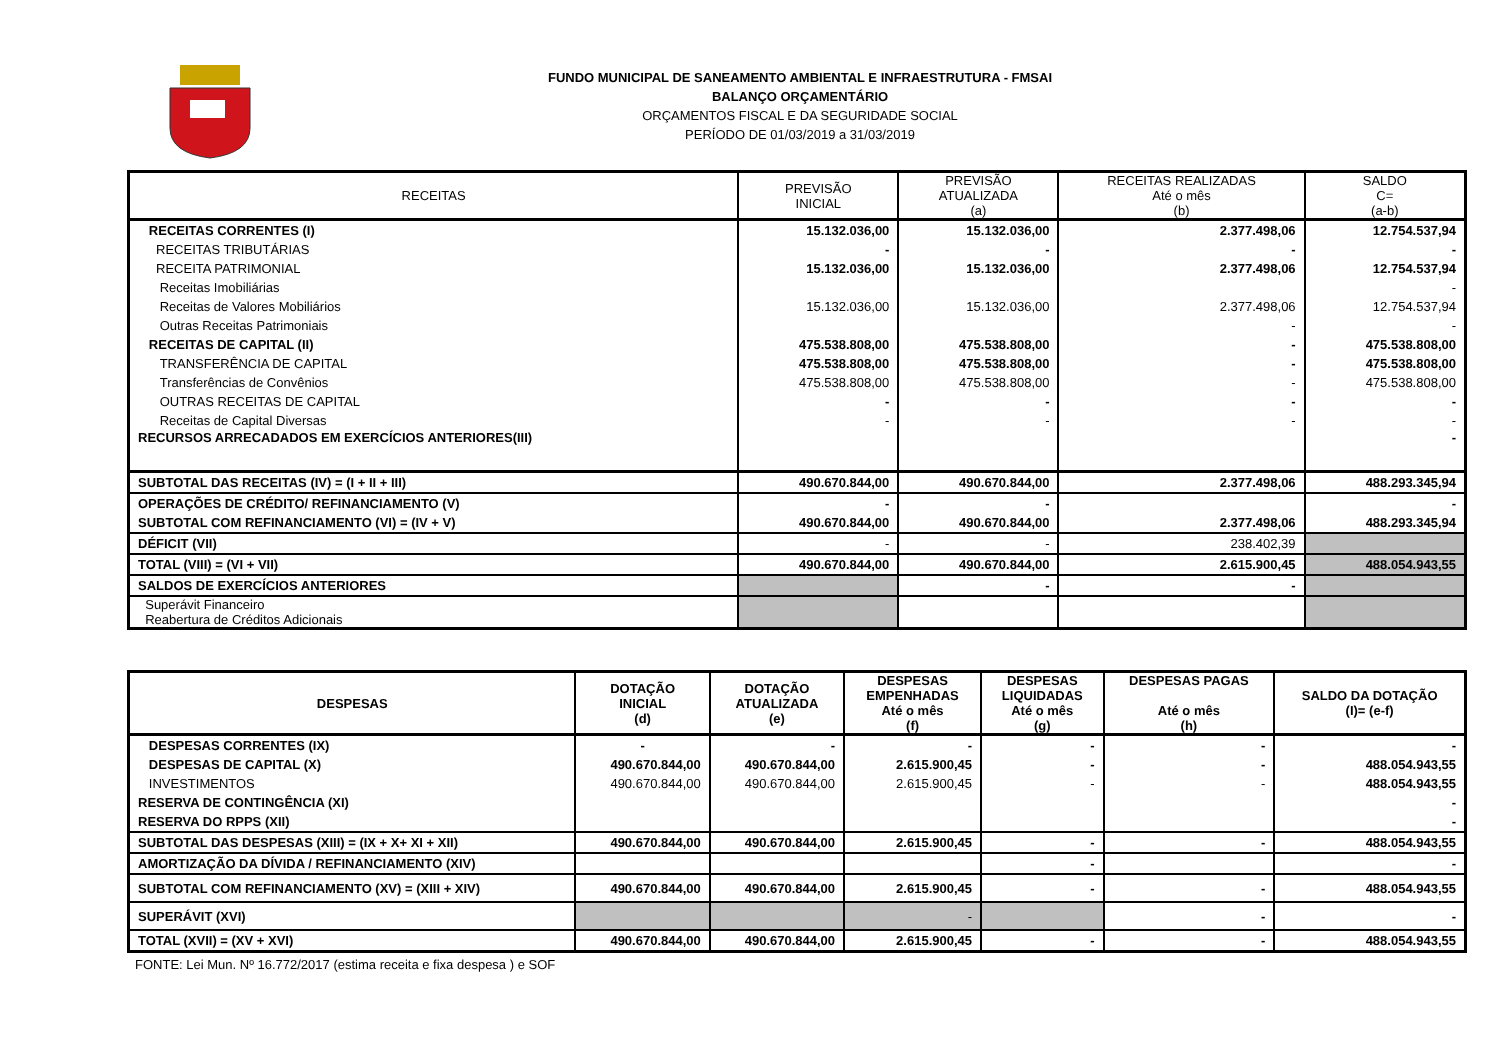FUNDO MUNICIPAL DE SANEAMENTO AMBIENTAL E INFRAESTRUTURA - FMSAI
BALANÇO ORÇAMENTÁRIO
ORÇAMENTOS FISCAL E DA SEGURIDADE SOCIAL
PERÍODO DE 01/03/2019 a 31/03/2019
| RECEITAS | PREVISÃO INICIAL | PREVISÃO ATUALIZADA (a) | RECEITAS REALIZADAS Até o mês (b) | SALDO C= (a-b) |
| --- | --- | --- | --- | --- |
| RECEITAS CORRENTES (I) | 15.132.036,00 | 15.132.036,00 | 2.377.498,06 | 12.754.537,94 |
| RECEITAS TRIBUTÁRIAS | - | - | - | - |
| RECEITA PATRIMONIAL | 15.132.036,00 | 15.132.036,00 | 2.377.498,06 | 12.754.537,94 |
| Receitas Imobiliárias | | | | - |
| Receitas de Valores Mobiliários | 15.132.036,00 | 15.132.036,00 | 2.377.498,06 | 12.754.537,94 |
| Outras Receitas Patrimoniais | | | - | - |
| RECEITAS DE CAPITAL (II) | 475.538.808,00 | 475.538.808,00 | - | 475.538.808,00 |
| TRANSFERÊNCIA DE CAPITAL | 475.538.808,00 | 475.538.808,00 | - | 475.538.808,00 |
| Transferências de Convênios | 475.538.808,00 | 475.538.808,00 | - | 475.538.808,00 |
| OUTRAS RECEITAS DE CAPITAL | - | - | - | - |
| Receitas de Capital Diversas | - | - | - | - |
| RECURSOS ARRECADADOS EM EXERCÍCIOS ANTERIORES(III) | | | | - |
| SUBTOTAL DAS RECEITAS (IV) = (I + II + III) | 490.670.844,00 | 490.670.844,00 | 2.377.498,06 | 488.293.345,94 |
| OPERAÇÕES DE CRÉDITO/ REFINANCIAMENTO (V) | - | - | | - |
| SUBTOTAL COM REFINANCIAMENTO (VI) = (IV + V) | 490.670.844,00 | 490.670.844,00 | 2.377.498,06 | 488.293.345,94 |
| DÉFICIT (VII) | - | - | 238.402,39 | |
| TOTAL (VIII) = (VI + VII) | 490.670.844,00 | 490.670.844,00 | 2.615.900,45 | 488.054.943,55 |
| SALDOS DE EXERCÍCIOS ANTERIORES | | - | - | |
| Superávit Financeiro Reabertura de Créditos Adicionais | | | | |
| DESPESAS | DOTAÇÃO INICIAL (d) | DOTAÇÃO ATUALIZADA (e) | DESPESAS EMPENHADAS Até o mês (f) | DESPESAS LIQUIDADAS Até o mês (g) | DESPESAS PAGAS Até o mês (h) | SALDO DA DOTAÇÃO (I)= (e-f) |
| --- | --- | --- | --- | --- | --- | --- |
| DESPESAS CORRENTES (IX) | - | - | - | - | - | - |
| DESPESAS DE CAPITAL (X) | 490.670.844,00 | 490.670.844,00 | 2.615.900,45 | - | - | 488.054.943,55 |
| INVESTIMENTOS | 490.670.844,00 | 490.670.844,00 | 2.615.900,45 | - | - | 488.054.943,55 |
| RESERVA DE CONTINGÊNCIA (XI) | | | | | | - |
| RESERVA DO RPPS (XII) | | | | | | - |
| SUBTOTAL DAS DESPESAS (XIII) = (IX + X+ XI + XII) | 490.670.844,00 | 490.670.844,00 | 2.615.900,45 | - | - | 488.054.943,55 |
| AMORTIZAÇÃO DA DÍVIDA / REFINANCIAMENTO (XIV) | | | | - | | - |
| SUBTOTAL COM REFINANCIAMENTO (XV) = (XIII + XIV) | 490.670.844,00 | 490.670.844,00 | 2.615.900,45 | - | - | 488.054.943,55 |
| SUPERÁVIT (XVI) | | | - | | - | - |
| TOTAL (XVII) = (XV + XVI) | 490.670.844,00 | 490.670.844,00 | 2.615.900,45 | - | - | 488.054.943,55 |
FONTE: Lei Mun. Nº 16.772/2017 (estima receita e fixa despesa ) e SOF